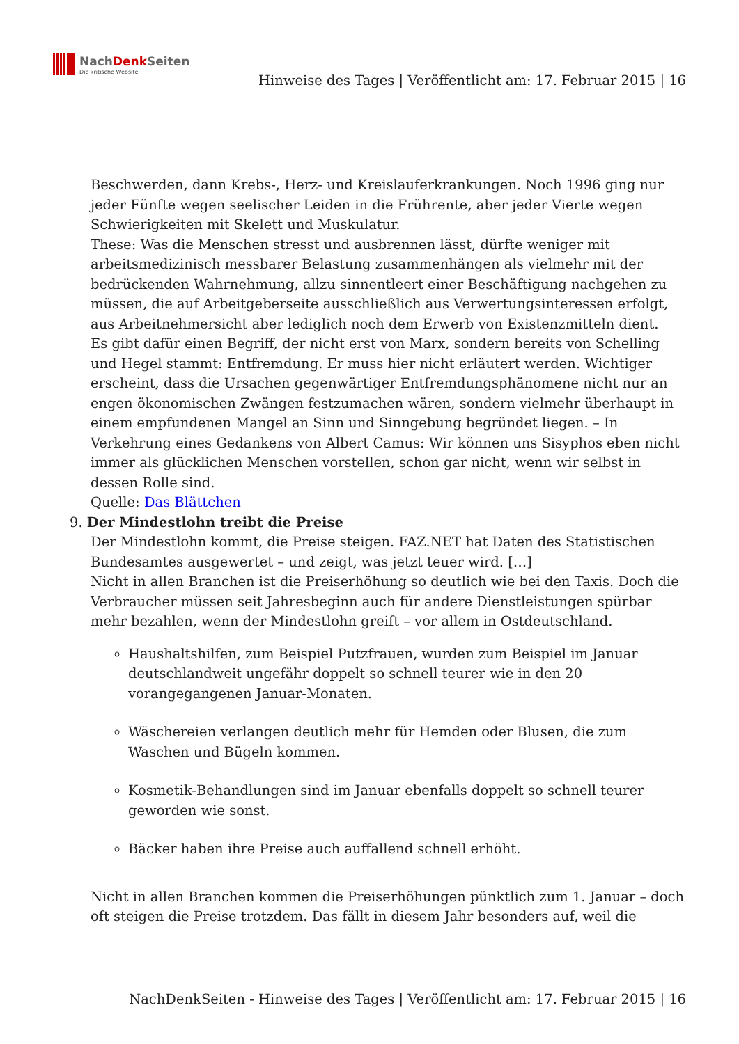NachDenk Seiten
Die kritische Website
Hinweise des Tages | Veröffentlicht am: 17. Februar 2015 | 16
Beschwerden, dann Krebs-, Herz- und Kreislauferkrankungen. Noch 1996 ging nur jeder Fünfte wegen seelischer Leiden in die Frührente, aber jeder Vierte wegen Schwierigkeiten mit Skelett und Muskulatur.
These: Was die Menschen stresst und ausbrennen lässt, dürfte weniger mit arbeitsmedizinisch messbarer Belastung zusammenhängen als vielmehr mit der bedrückenden Wahrnehmung, allzu sinnentleert einer Beschäftigung nachgehen zu müssen, die auf Arbeitgeberseite ausschließlich aus Verwertungsinteressen erfolgt, aus Arbeitnehmersicht aber lediglich noch dem Erwerb von Existenzmitteln dient.
Es gibt dafür einen Begriff, der nicht erst von Marx, sondern bereits von Schelling und Hegel stammt: Entfremdung. Er muss hier nicht erläutert werden. Wichtiger erscheint, dass die Ursachen gegenwärtiger Entfremdungsphänomene nicht nur an engen ökonomischen Zwängen festzumachen wären, sondern vielmehr überhaupt in einem empfundenen Mangel an Sinn und Sinngebung begründet liegen. – In Verkehrung eines Gedankens von Albert Camus: Wir können uns Sisyphos eben nicht immer als glücklichen Menschen vorstellen, schon gar nicht, wenn wir selbst in dessen Rolle sind.
Quelle: Das Blättchen
9. Der Mindestlohn treibt die Preise
Der Mindestlohn kommt, die Preise steigen. FAZ.NET hat Daten des Statistischen Bundesamtes ausgewertet – und zeigt, was jetzt teuer wird. […]
Nicht in allen Branchen ist die Preiserhöhung so deutlich wie bei den Taxis. Doch die Verbraucher müssen seit Jahresbeginn auch für andere Dienstleistungen spürbar mehr bezahlen, wenn der Mindestlohn greift – vor allem in Ostdeutschland.
Haushaltshilfen, zum Beispiel Putzfrauen, wurden zum Beispiel im Januar deutschlandweit ungefähr doppelt so schnell teurer wie in den 20 vorangegangenen Januar-Monaten.
Wäschereien verlangen deutlich mehr für Hemden oder Blusen, die zum Waschen und Bügeln kommen.
Kosmetik-Behandlungen sind im Januar ebenfalls doppelt so schnell teurer geworden wie sonst.
Bäcker haben ihre Preise auch auffallend schnell erhöht.
Nicht in allen Branchen kommen die Preiserhöhungen pünktlich zum 1. Januar – doch oft steigen die Preise trotzdem. Das fällt in diesem Jahr besonders auf, weil die
NachDenkSeiten - Hinweise des Tages | Veröffentlicht am: 17. Februar 2015 | 16